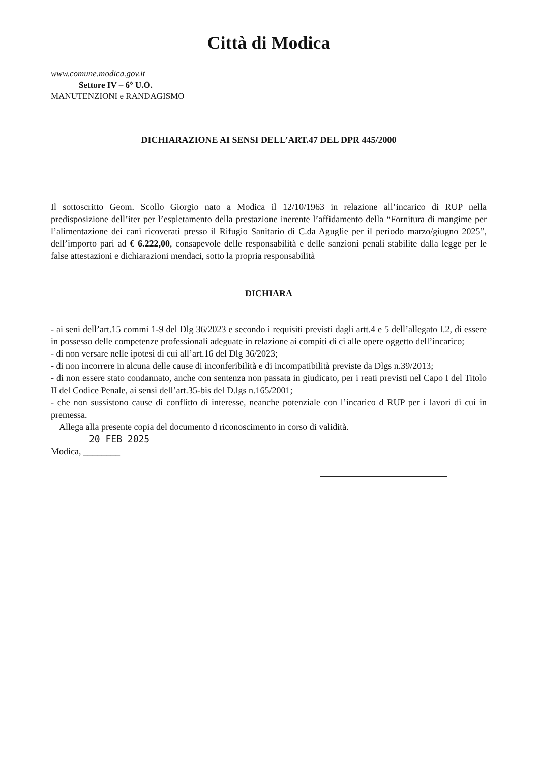Città di Modica
www.comune.modica.gov.it
Settore IV – 6° U.O.
MANUTENZIONI e RANDAGISMO
DICHIARAZIONE AI SENSI DELL’ART.47 DEL DPR 445/2000
Il sottoscritto Geom. Scollo Giorgio nato a Modica il 12/10/1963 in relazione all’incarico di RUP nella predisposizione dell’iter per l’espletamento della prestazione inerente l’affidamento della “Fornitura di mangime per l’alimentazione dei cani ricoverati presso il Rifugio Sanitario di C.da Aguglie per il periodo marzo/giugno 2025”, dell’importo pari ad € 6.222,00, consapevole delle responsabilità e delle sanzioni penali stabilite dalla legge per le false attestazioni e dichiarazioni mendaci, sotto la propria responsabilità
DICHIARA
- ai seni dell’art.15 commi 1-9 del Dlg 36/2023 e secondo i requisiti previsti dagli artt.4 e 5 dell’allegato I.2, di essere in possesso delle competenze professionali adeguate in relazione ai compiti di ci alle opere oggetto dell’incarico;
- di non versare nelle ipotesi di cui all’art.16 del Dlg 36/2023;
- di non incorrere in alcuna delle cause di inconferibilità e di incompatibilità previste da Dlgs n.39/2013;
- di non essere stato condannato, anche con sentenza non passata in giudicato, per i reati previsti nel Capo I del Titolo II del Codice Penale, ai sensi dell’art.35-bis del D.lgs n.165/2001;
- che non sussistono cause di conflitto di interesse, neanche potenziale con l’incarico d RUP per i lavori di cui in premessa.
Allega alla presente copia del documento d riconoscimento in corso di validità.
20 FEB 2025
Modica, ________